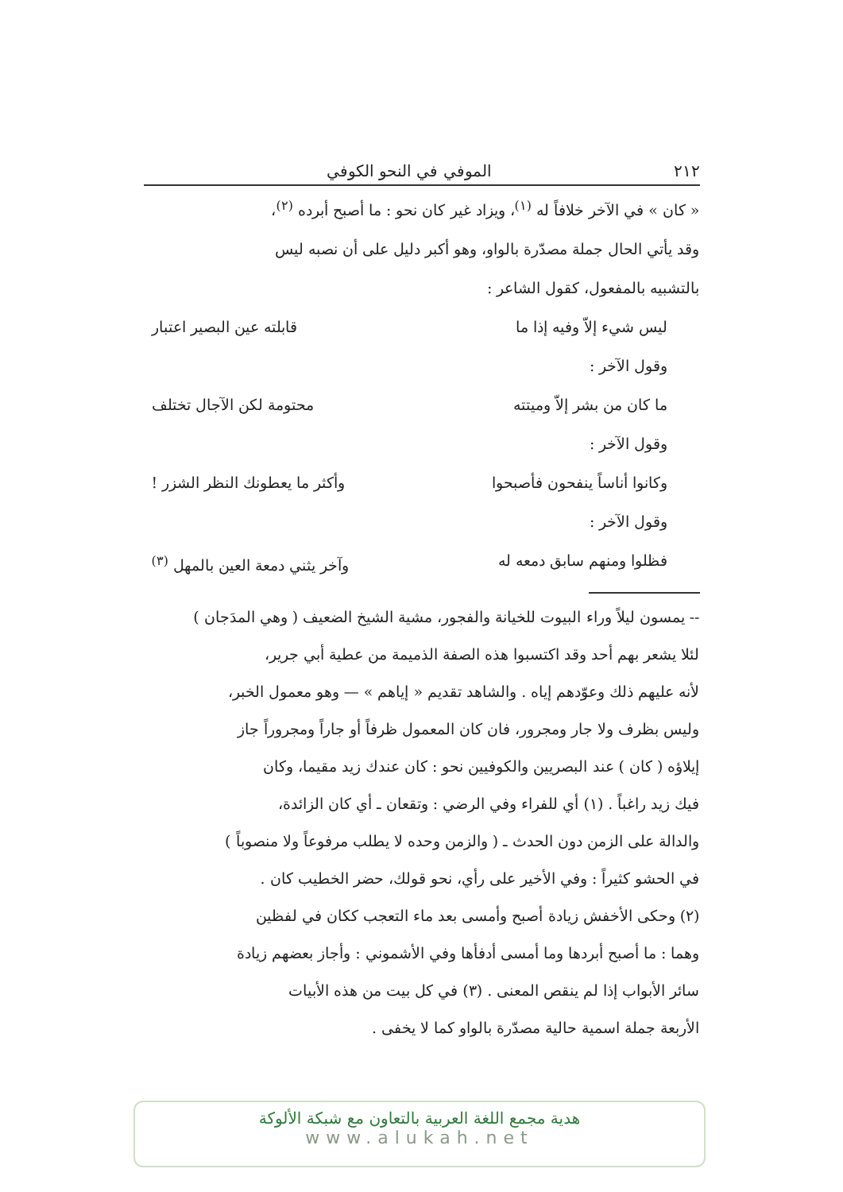٢١٢ الموفي في النحو الكوفي
« كان » في الآخر خلافاً له <sup>(١)</sup>، ويزاد غير كان نحو : ما أصبح أبرده <sup>(٢)</sup>،
وقد يأتي الحال جملة مصدّرة بالواو، وهو أكبر دليل على أن نصبه ليس
بالتشبيه بالمفعول، كقول الشاعر :
ليس شيء إلاّ وفيه إذا ما قابلته عين البصير اعتبار
وقول الآخر :
ما كان من بشر إلاّ وميتته محتومة لكن الآجال تختلف
وقول الآخر :
وكانوا أناساً ينفحون فأصبحوا وأكثر ما يعطونك النظر الشزر !
وقول الآخر :
فظلوا ومنهم سابق دمعه له وآخر يثني دمعة العين بالمهل <sup>(٣)</sup>
-- يمسون ليلاً وراء البيوت للخيانة والفجور، مشية الشيخ الضعيف ( وهي المدَجان )
لئلا يشعر بهم أحد وقد اكتسبوا هذه الصفة الذميمة من عطية أبي جرير،
لأنه عليهم ذلك وعوّدهم إياه . والشاهد تقديم « إياهم » — وهو معمول الخبر،
وليس بظرف ولا جار ومجرور، فان كان المعمول ظرفاً أو جاراً ومجروراً جاز
إيلاؤه ( كان ) عند البصريين والكوفيين نحو : كان عندك زيد مقيما، وكان
فيك زيد راغباً . (١) أي للفراء وفي الرضي : وتقعان ـ أي كان الزائدة،
والدالة على الزمن دون الحدث ـ ( والزمن وحده لا يطلب مرفوعاً ولا منصوباً )
في الحشو كثيراً : وفي الأخير على رأي، نحو قولك، حضر الخطيب كان .
(٢) وحكى الأخفش زيادة أصبح وأمسى بعد ماء التعجب ككان في لفظين
وهما : ما أصبح أبردها وما أمسى أدفأها وفي الأشموني : وأجاز بعضهم زيادة
سائر الأبواب إذا لم ينقص المعنى . (٣) في كل بيت من هذه الأبيات
الأربعة جملة اسمية حالية مصدّرة بالواو كما لا يخفى .
هدية مجمع اللغة العربية بالتعاون مع شبكة الألوكة
www.alukah.net